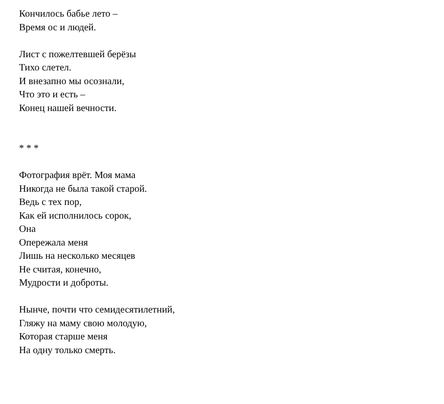Кончилось бабье лето –
Время ос и людей.
Лист с пожелтевшей берёзы
Тихо слетел.
И внезапно мы осознали,
Что это и есть –
Конец нашей вечности.
* * *
Фотография врёт. Моя мама
Никогда не была такой старой.
Ведь с тех пор,
Как ей исполнилось сорок,
Она
Опережала меня
Лишь на несколько месяцев
Не считая, конечно,
Мудрости и доброты.
Нынче, почти что семидесятилетний,
Гляжу на маму свою молодую,
Которая старше меня
На одну только смерть.